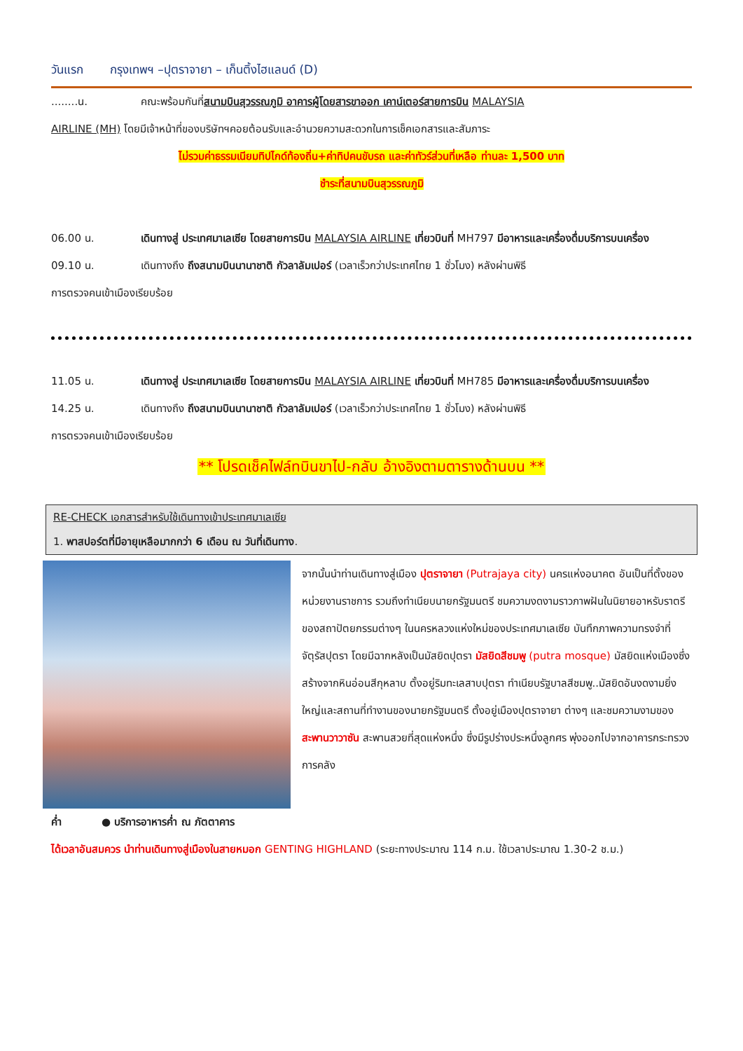วันแรก กรุงเทพฯ –ปุตราจายา – เก็นติ้งไฮแลนด์ (D)
........น. คณะพร้อมกันที่สนามบินสุวรรณภูมิ อาคารผู้โดยสารขาออก เคาน์เตอร์สายการบิน MALAYSIA
AIRLINE (MH) โดยมีเจ้าหน้าที่ของบริษัทฯคอยต้อนรับและอำนวยความสะดวกในการเช็คเอกสารและสัมภาระ
ไม่รวมค่าธรรมเนียมทิปไกด์ท้องถิ่น+ค่าทิปคนขับรถ และค่าทัวร์ส่วนที่เหลือ ท่านละ 1,500 บาท
ชำระที่สนามบินสุวรรณภูมิ
06.00 น. เดินทางสู่ ประเทศมาเลเซีย โดยสายการบิน MALAYSIA AIRLINE เที่ยวบินที่ MH797 มีอาหารและเครื่องดื่มบริการบนเครื่อง
09.10 น. เดินทางถึง ถึงสนามบินนานาชาติ กัวลาลัมเปอร์ (เวลาเร็วกว่าประเทศไทย 1 ชั่วโมง) หลังผ่านพิธี
การตรวจคนเข้าเมืองเรียบร้อย
11.05 น. เดินทางสู่ ประเทศมาเลเซีย โดยสายการบิน MALAYSIA AIRLINE เที่ยวบินที่ MH785 มีอาหารและเครื่องดื่มบริการบนเครื่อง
14.25 น. เดินทางถึง ถึงสนามบินนานาชาติ กัวลาลัมเปอร์ (เวลาเร็วกว่าประเทศไทย 1 ชั่วโมง) หลังผ่านพิธี
การตรวจคนเข้าเมืองเรียบร้อย
** โปรดเช็คไฟล์ทบินขาไป-กลับ อ้างอิงตามตารางด้านบน **
RE-CHECK เอกสารสำหรับใช้เดินทางเข้าประเทศมาเลเซีย
1. พาสปอร์ตที่มีอายุเหลือมากกว่า 6 เดือน ณ วันที่เดินทาง.
จากนั้นนำท่านเดินทางสู่เมือง ปุตราจายา (Putrajaya city) นครแห่งอนาคต อันเป็นที่ตั้งของหน่วยงานราชการ รวมถึงทำเนียบนายกรัฐมนตรี ชมความงดงามราวภาพฝันในนิยายอาหรับราตรีของสถาปัตยกรรมต่างๆ ในนครหลวงแห่งใหม่ของประเทศมาเลเซีย บันทึกภาพความทรงจำที่จัตุรัสปุตรา โดยมีฉากหลังเป็นมัสยิดปุตรา มัสยิดสีชมพู (putra mosque) มัสยิดแห่งเมืองซึ่งสร้างจากหินอ่อนสีกุหลาบ ตั้งอยู่ริมทะเลสาบปุตรา ทำเนียบรัฐบาลสีชมพู..มัสยิดอันงดงามยิ่งใหญ่และสถานที่ทำงานของนายกรัฐมนตรี ตั้งอยู่เมืองปุตราจายา ต่างๆ และชมความงามของสะพานวาวาซัน สะพานสวยที่สุดแห่งหนึ่ง ซึ่งมีรูปร่างประหนึ่งลูกศร พุ่งออกไปจากอาคารกระทรวงการคลัง
ค่ำ ● บริการอาหารค่ำ ณ ภัตตาคาร
ได้เวลาอันสมควร นำท่านเดินทางสู่เมืองในสายหมอก GENTING HIGHLAND (ระยะทางประมาณ 114 ก.ม. ใช้เวลาประมาณ 1.30-2 ช.ม.)